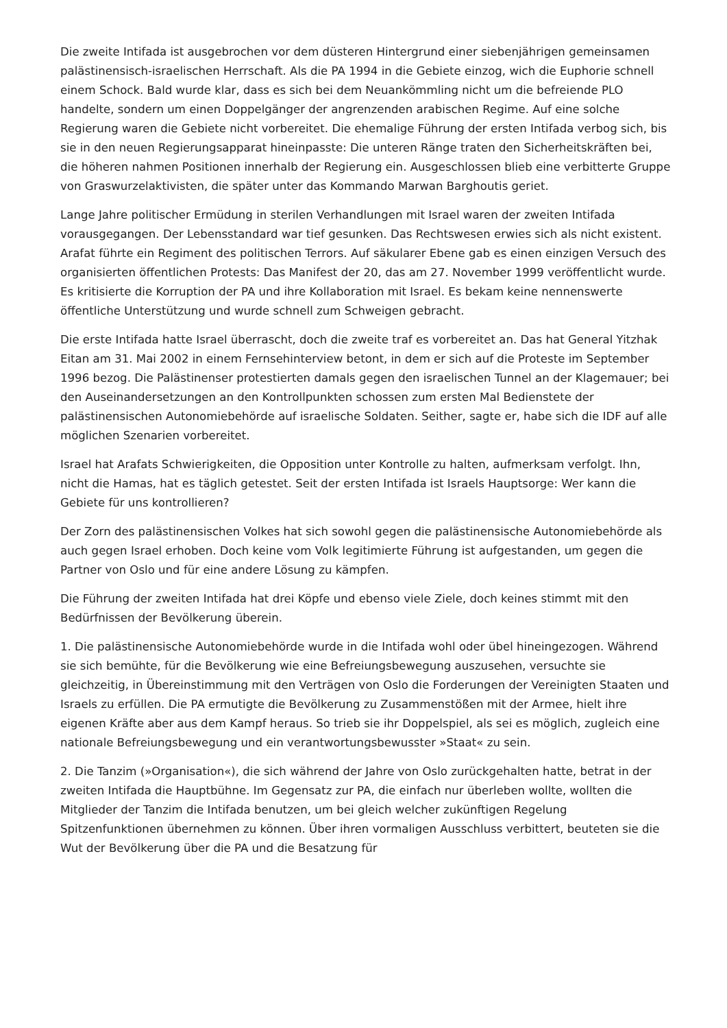Die zweite Intifada ist ausgebrochen vor dem düsteren Hintergrund einer siebenjährigen gemeinsamen palästinensisch-israelischen Herrschaft. Als die PA 1994 in die Gebiete einzog, wich die Euphorie schnell einem Schock. Bald wurde klar, dass es sich bei dem Neuankömmling nicht um die befreiende PLO handelte, sondern um einen Doppelgänger der angrenzenden arabischen Regime. Auf eine solche Regierung waren die Gebiete nicht vorbereitet. Die ehemalige Führung der ersten Intifada verbog sich, bis sie in den neuen Regierungsapparat hineinpasste: Die unteren Ränge traten den Sicherheitskräften bei, die höheren nahmen Positionen innerhalb der Regierung ein. Ausgeschlossen blieb eine verbitterte Gruppe von Graswurzelaktivisten, die später unter das Kommando Marwan Barghoutis geriet.
Lange Jahre politischer Ermüdung in sterilen Verhandlungen mit Israel waren der zweiten Intifada vorausgegangen. Der Lebensstandard war tief gesunken. Das Rechtswesen erwies sich als nicht existent. Arafat führte ein Regiment des politischen Terrors. Auf säkularer Ebene gab es einen einzigen Versuch des organisierten öffentlichen Protests: Das Manifest der 20, das am 27. November 1999 veröffentlicht wurde. Es kritisierte die Korruption der PA und ihre Kollaboration mit Israel. Es bekam keine nennenswerte öffentliche Unterstützung und wurde schnell zum Schweigen gebracht.
Die erste Intifada hatte Israel überrascht, doch die zweite traf es vorbereitet an. Das hat General Yitzhak Eitan am 31. Mai 2002 in einem Fernsehinterview betont, in dem er sich auf die Proteste im September 1996 bezog. Die Palästinenser protestierten damals gegen den israelischen Tunnel an der Klagemauer; bei den Auseinandersetzungen an den Kontrollpunkten schossen zum ersten Mal Bedienstete der palästinensischen Autonomiebehörde auf israelische Soldaten. Seither, sagte er, habe sich die IDF auf alle möglichen Szenarien vorbereitet.
Israel hat Arafats Schwierigkeiten, die Opposition unter Kontrolle zu halten, aufmerksam verfolgt. Ihn, nicht die Hamas, hat es täglich getestet. Seit der ersten Intifada ist Israels Hauptsorge: Wer kann die Gebiete für uns kontrollieren?
Der Zorn des palästinensischen Volkes hat sich sowohl gegen die palästinensische Autonomiebehörde als auch gegen Israel erhoben. Doch keine vom Volk legitimierte Führung ist aufgestanden, um gegen die Partner von Oslo und für eine andere Lösung zu kämpfen.
Die Führung der zweiten Intifada hat drei Köpfe und ebenso viele Ziele, doch keines stimmt mit den Bedürfnissen der Bevölkerung überein.
1. Die palästinensische Autonomiebehörde wurde in die Intifada wohl oder übel hineingezogen. Während sie sich bemühte, für die Bevölkerung wie eine Befreiungsbewegung auszusehen, versuchte sie gleichzeitig, in Übereinstimmung mit den Verträgen von Oslo die Forderungen der Vereinigten Staaten und Israels zu erfüllen. Die PA ermutigte die Bevölkerung zu Zusammenstößen mit der Armee, hielt ihre eigenen Kräfte aber aus dem Kampf heraus. So trieb sie ihr Doppelspiel, als sei es möglich, zugleich eine nationale Befreiungsbewegung und ein verantwortungsbewusster »Staat« zu sein.
2. Die Tanzim (»Organisation«), die sich während der Jahre von Oslo zurückgehalten hatte, betrat in der zweiten Intifada die Hauptbühne. Im Gegensatz zur PA, die einfach nur überleben wollte, wollten die Mitglieder der Tanzim die Intifada benutzen, um bei gleich welcher zukünftigen Regelung Spitzenfunktionen übernehmen zu können. Über ihren vormaligen Ausschluss verbittert, beuteten sie die Wut der Bevölkerung über die PA und die Besatzung für